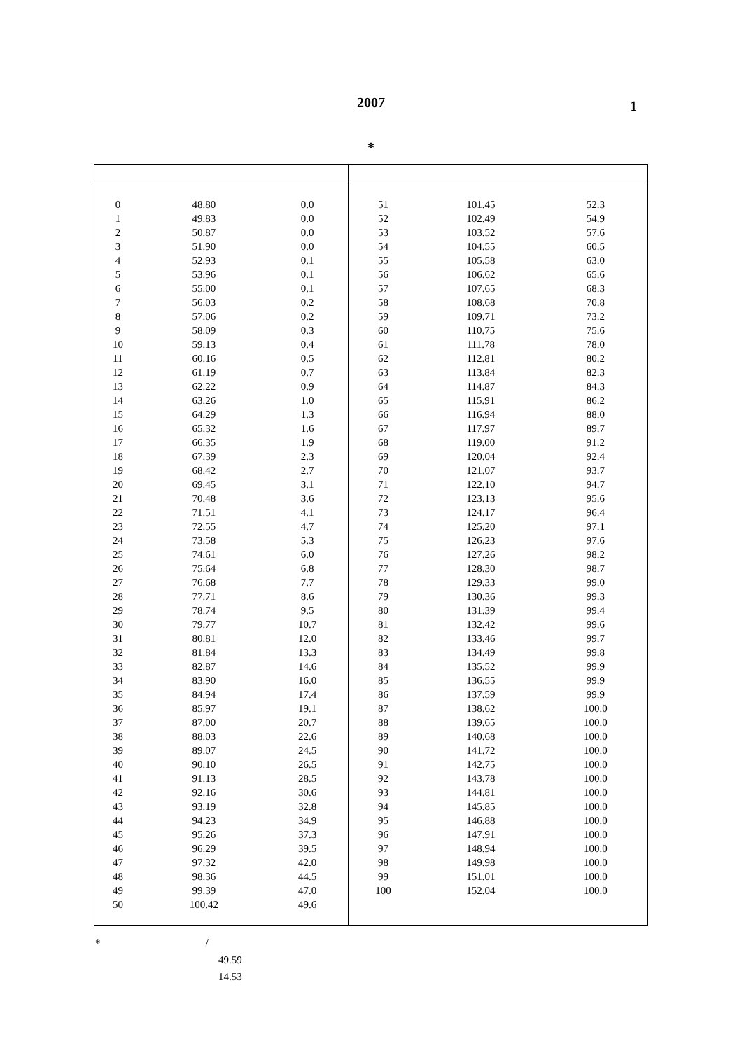2007
*
1
| 0 | 48.80 | 0.0 | 51 | 101.45 | 52.3 |
| 1 | 49.83 | 0.0 | 52 | 102.49 | 54.9 |
| 2 | 50.87 | 0.0 | 53 | 103.52 | 57.6 |
| 3 | 51.90 | 0.0 | 54 | 104.55 | 60.5 |
| 4 | 52.93 | 0.1 | 55 | 105.58 | 63.0 |
| 5 | 53.96 | 0.1 | 56 | 106.62 | 65.6 |
| 6 | 55.00 | 0.1 | 57 | 107.65 | 68.3 |
| 7 | 56.03 | 0.2 | 58 | 108.68 | 70.8 |
| 8 | 57.06 | 0.2 | 59 | 109.71 | 73.2 |
| 9 | 58.09 | 0.3 | 60 | 110.75 | 75.6 |
| 10 | 59.13 | 0.4 | 61 | 111.78 | 78.0 |
| 11 | 60.16 | 0.5 | 62 | 112.81 | 80.2 |
| 12 | 61.19 | 0.7 | 63 | 113.84 | 82.3 |
| 13 | 62.22 | 0.9 | 64 | 114.87 | 84.3 |
| 14 | 63.26 | 1.0 | 65 | 115.91 | 86.2 |
| 15 | 64.29 | 1.3 | 66 | 116.94 | 88.0 |
| 16 | 65.32 | 1.6 | 67 | 117.97 | 89.7 |
| 17 | 66.35 | 1.9 | 68 | 119.00 | 91.2 |
| 18 | 67.39 | 2.3 | 69 | 120.04 | 92.4 |
| 19 | 68.42 | 2.7 | 70 | 121.07 | 93.7 |
| 20 | 69.45 | 3.1 | 71 | 122.10 | 94.7 |
| 21 | 70.48 | 3.6 | 72 | 123.13 | 95.6 |
| 22 | 71.51 | 4.1 | 73 | 124.17 | 96.4 |
| 23 | 72.55 | 4.7 | 74 | 125.20 | 97.1 |
| 24 | 73.58 | 5.3 | 75 | 126.23 | 97.6 |
| 25 | 74.61 | 6.0 | 76 | 127.26 | 98.2 |
| 26 | 75.64 | 6.8 | 77 | 128.30 | 98.7 |
| 27 | 76.68 | 7.7 | 78 | 129.33 | 99.0 |
| 28 | 77.71 | 8.6 | 79 | 130.36 | 99.3 |
| 29 | 78.74 | 9.5 | 80 | 131.39 | 99.4 |
| 30 | 79.77 | 10.7 | 81 | 132.42 | 99.6 |
| 31 | 80.81 | 12.0 | 82 | 133.46 | 99.7 |
| 32 | 81.84 | 13.3 | 83 | 134.49 | 99.8 |
| 33 | 82.87 | 14.6 | 84 | 135.52 | 99.9 |
| 34 | 83.90 | 16.0 | 85 | 136.55 | 99.9 |
| 35 | 84.94 | 17.4 | 86 | 137.59 | 99.9 |
| 36 | 85.97 | 19.1 | 87 | 138.62 | 100.0 |
| 37 | 87.00 | 20.7 | 88 | 139.65 | 100.0 |
| 38 | 88.03 | 22.6 | 89 | 140.68 | 100.0 |
| 39 | 89.07 | 24.5 | 90 | 141.72 | 100.0 |
| 40 | 90.10 | 26.5 | 91 | 142.75 | 100.0 |
| 41 | 91.13 | 28.5 | 92 | 143.78 | 100.0 |
| 42 | 92.16 | 30.6 | 93 | 144.81 | 100.0 |
| 43 | 93.19 | 32.8 | 94 | 145.85 | 100.0 |
| 44 | 94.23 | 34.9 | 95 | 146.88 | 100.0 |
| 45 | 95.26 | 37.3 | 96 | 147.91 | 100.0 |
| 46 | 96.29 | 39.5 | 97 | 148.94 | 100.0 |
| 47 | 97.32 | 42.0 | 98 | 149.98 | 100.0 |
| 48 | 98.36 | 44.5 | 99 | 151.01 | 100.0 |
| 49 | 99.39 | 47.0 | 100 | 152.04 | 100.0 |
| 50 | 100.42 | 49.6 | | | |
* /
49.59
14.53